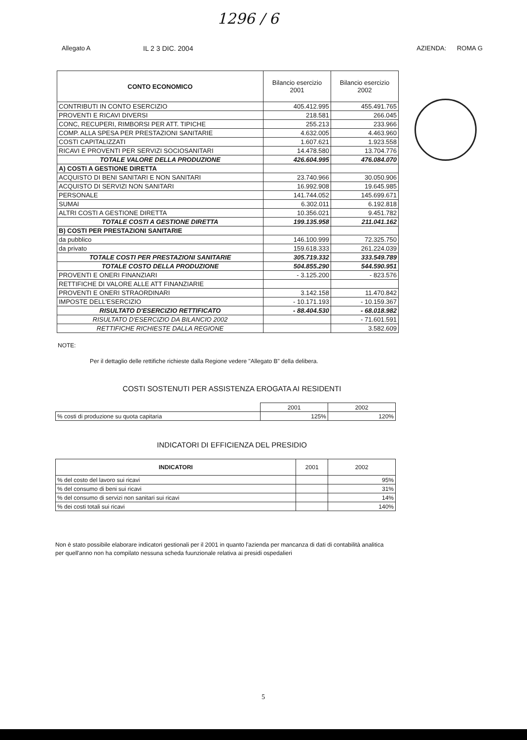1296 / 6
IL 2 3 DIC. 2004
Allegato A AZIENDA: ROMA G
| CONTO ECONOMICO | Bilancio esercizio 2001 | Bilancio esercizio 2002 |
| --- | --- | --- |
| CONTRIBUTI IN CONTO ESERCIZIO | 405.412.995 | 455.491.765 |
| PROVENTI E RICAVI DIVERSI | 218.581 | 266.045 |
| CONC, RECUPERI, RIMBORSI PER ATT. TIPICHE | 255.213 | 233.966 |
| COMP. ALLA SPESA PER PRESTAZIONI SANITARIE | 4.632.005 | 4.463.960 |
| COSTI CAPITALIZZATI | 1.607.621 | 1.923.558 |
| RICAVI E PROVENTI PER SERVIZI SOCIOSANITARI | 14.478.580 | 13.704.776 |
| TOTALE VALORE DELLA PRODUZIONE | 426.604.995 | 476.084.070 |
| A) COSTI A GESTIONE DIRETTA | | |
| ACQUISTO DI BENI SANITARI E NON SANITARI | 23.740.966 | 30.050.906 |
| ACQUISTO DI SERVIZI NON SANITARI | 16.992.908 | 19.645.985 |
| PERSONALE | 141.744.052 | 145.699.671 |
| SUMAI | 6.302.011 | 6.192.818 |
| ALTRI COSTI A GESTIONE DIRETTA | 10.356.021 | 9.451.782 |
| TOTALE COSTI A GESTIONE DIRETTA | 199.135.958 | 211.041.162 |
| B) COSTI PER PRESTAZIONI SANITARIE | | |
| da pubblico | 146.100.999 | 72.325.750 |
| da privato | 159.618.333 | 261.224.039 |
| TOTALE COSTI PER PRESTAZIONI SANITARIE | 305.719.332 | 333.549.789 |
| TOTALE COSTO DELLA PRODUZIONE | 504.855.290 | 544.590.951 |
| PROVENTI E ONERI FINANZIARI | - 3.125.200 | - 823.576 |
| RETTIFICHE DI VALORE ALLE ATT FINANZIARIE | | |
| PROVENTI E ONERI STRAORDINARI | 3.142.158 | 11.470.842 |
| IMPOSTE DELL'ESERCIZIO | - 10.171.193 | - 10.159.367 |
| RISULTATO D'ESERCIZIO RETTIFICATO | - 88.404.530 | - 68.018.982 |
| RISULTATO D'ESERCIZIO DA BILANCIO 2002 | | - 71.601.591 |
| RETTIFICHE RICHIESTE DALLA REGIONE | | 3.582.609 |
NOTE:
Per il dettaglio delle rettifiche richieste dalla Regione vedere "Allegato B" della delibera.
COSTI SOSTENUTI PER ASSISTENZA EROGATA AI RESIDENTI
| | 2001 | 2002 |
| --- | --- | --- |
| % costi di produzione su quota capitaria | 125% | 120% |
INDICATORI DI EFFICIENZA DEL PRESIDIO
| INDICATORI | 2001 | 2002 |
| --- | --- | --- |
| % del costo del lavoro sui ricavi | | 95% |
| % del consumo di beni sui ricavi | | 31% |
| % del consumo di servizi non sanitari sui ricavi | | 14% |
| % dei costi totali sui ricavi | | 140% |
Non è stato possibile elaborare indicatori gestionali per il 2001 in quanto l'azienda per mancanza di dati di contabilità analitica per quell'anno non ha compilato nessuna scheda fuunzionale relativa ai presidi ospedalieri
5